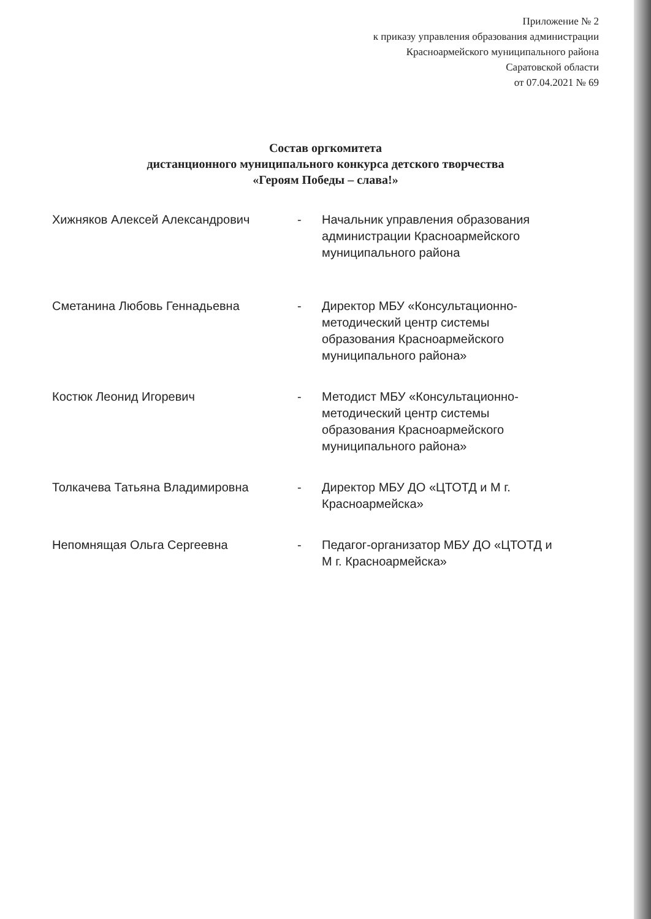Приложение № 2
к приказу управления образования администрации
Красноармейского муниципального района
Саратовской области
от 07.04.2021 № 69
Состав оргкомитета
дистанционного муниципального конкурса детского творчества
«Героям Победы – слава!»
Хижняков Алексей Александрович - Начальник управления образования администрации Красноармейского муниципального района
Сметанина Любовь Геннадьевна - Директор МБУ «Консультационно-методический центр системы образования Красноармейского муниципального района»
Костюк Леонид Игоревич - Методист МБУ «Консультационно-методический центр системы образования Красноармейского муниципального района»
Толкачева Татьяна Владимировна - Директор МБУ ДО «ЦТОТД и М г. Красноармейска»
Непомнящая Ольга Сергеевна - Педагог-организатор МБУ ДО «ЦТОТД и М г. Красноармейска»